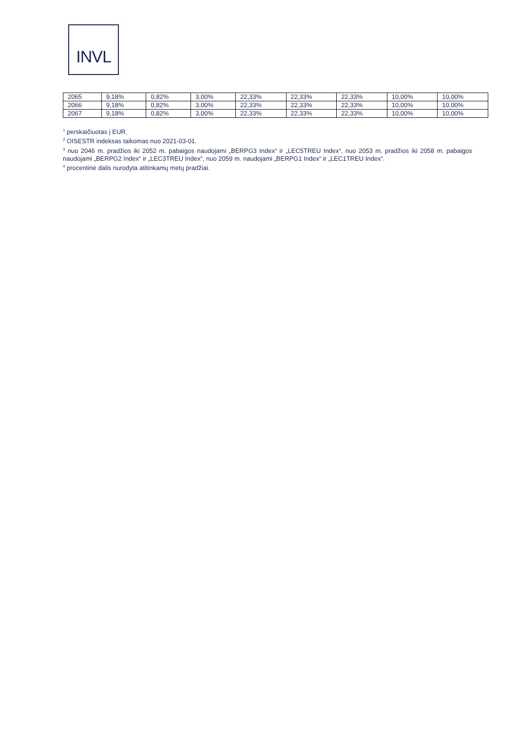INVL
| 2065 | 9,18% | 0,82% | 3,00% | 22,33% | 22,33% | 22,33% | 10,00% | 10,00% |
| 2066 | 9,18% | 0,82% | 3,00% | 22,33% | 22,33% | 22,33% | 10,00% | 10,00% |
| 2067 | 9,18% | 0,82% | 3,00% | 22,33% | 22,33% | 22,33% | 10,00% | 10,00% |
<sup>1</sup> perskaičiuotas į EUR.
<sup>2</sup> OISESTR indeksas taikomas nuo 2021-03-01.
<sup>3</sup> nuo 2046 m. pradžios iki 2052 m. pabaigos naudojami „BERPG3 Index“ ir „LEC5TREU Index“, nuo 2053 m. pradžios iki 2058 m. pabaigos naudojami „BERPG2 Index“ ir „LEC3TREU Index“, nuo 2059 m. naudojami „BERPG1 Index“ ir „LEC1TREU Index“.
<sup>4</sup> procentinė dalis nurodyta atitinkamų metų pradžiai.